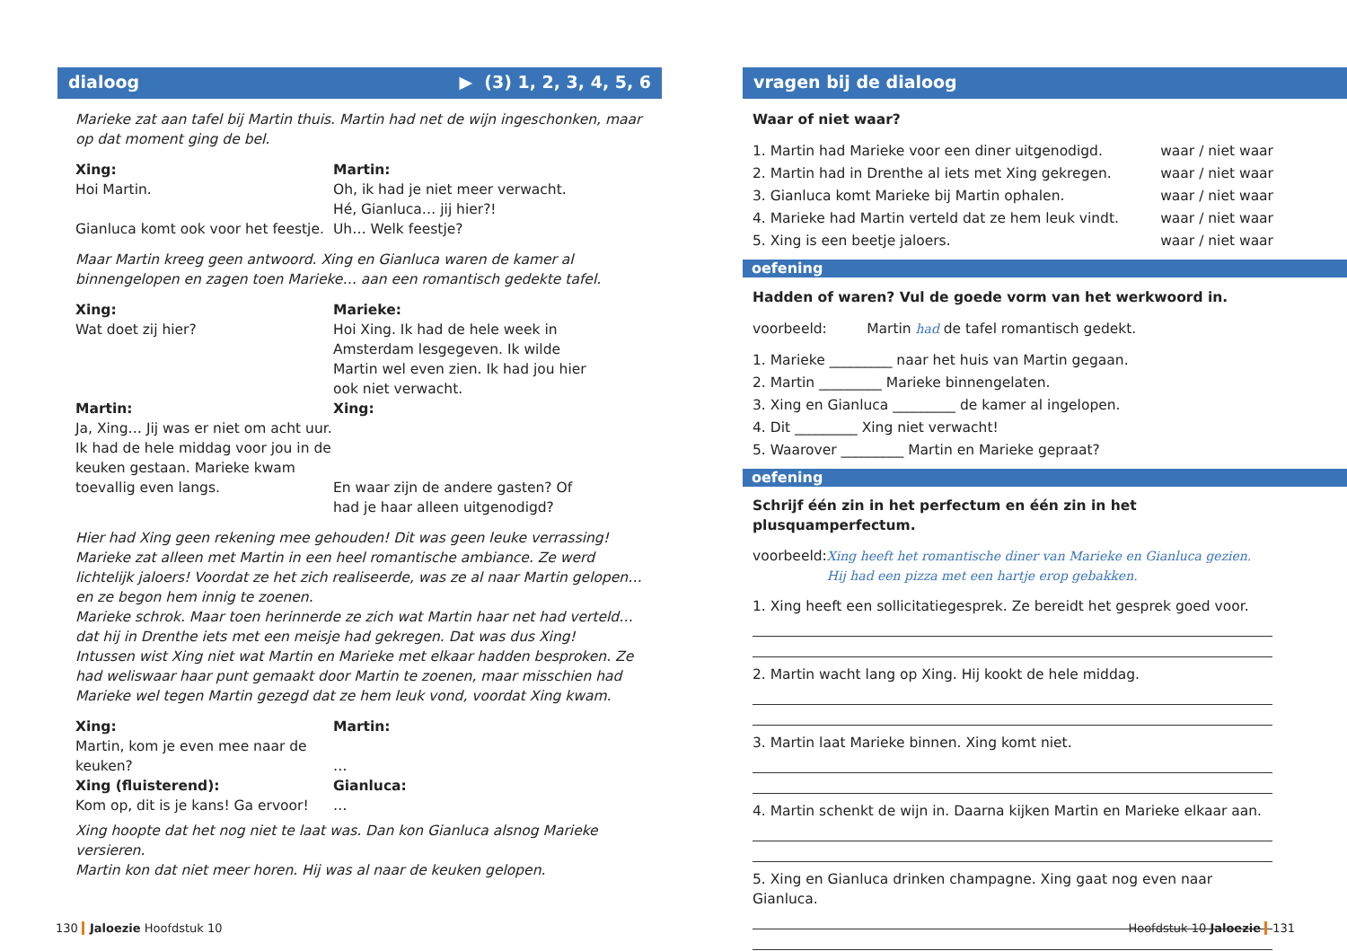dialoog ▶ (3) 1, 2, 3, 4, 5, 6
Marieke zat aan tafel bij Martin thuis. Martin had net de wijn ingeschonken, maar op dat moment ging de bel.
Xing:
Hoi Martin.
Gianluca komt ook voor het feestje.
Martin:
Oh, ik had je niet meer verwacht.
Hé, Gianluca… jij hier?!
Uh… Welk feestje?
Maar Martin kreeg geen antwoord. Xing en Gianluca waren de kamer al binnengelopen en zagen toen Marieke… aan een romantisch gedekte tafel.
Xing:
Wat doet zij hier?
Marieke:
Hoi Xing. Ik had de hele week in Amsterdam lesgegeven. Ik wilde Martin wel even zien. Ik had jou hier ook niet verwacht.
Martin:
Ja, Xing… Jij was er niet om acht uur. Ik had de hele middag voor jou in de keuken gestaan. Marieke kwam toevallig even langs.
Xing:
En waar zijn de andere gasten? Of had je haar alleen uitgenodigd?
Hier had Xing geen rekening mee gehouden! Dit was geen leuke verrassing! Marieke zat alleen met Martin in een heel romantische ambiance. Ze werd lichtelijk jaloers! Voordat ze het zich realiseerde, was ze al naar Martin gelopen… en ze begon hem innig te zoenen.
Marieke schrok. Maar toen herinnerde ze zich wat Martin haar net had verteld… dat hij in Drenthe iets met een meisje had gekregen. Dat was dus Xing!
Intussen wist Xing niet wat Martin en Marieke met elkaar hadden besproken. Ze had weliswaar haar punt gemaakt door Martin te zoenen, maar misschien had Marieke wel tegen Martin gezegd dat ze hem leuk vond, voordat Xing kwam.
Xing:
Martin, kom je even mee naar de keuken?
Martin:
…
Xing (fluisterend):
Kom op, dit is je kans! Ga ervoor!
Gianluca:
…
Xing hoopte dat het nog niet te laat was. Dan kon Gianluca alsnog Marieke versieren.
Martin kon dat niet meer horen. Hij was al naar de keuken gelopen.
vragen bij de dialoog
Waar of niet waar?
1. Martin had Marieke voor een diner uitgenodigd. waar / niet waar
2. Martin had in Drenthe al iets met Xing gekregen. waar / niet waar
3. Gianluca komt Marieke bij Martin ophalen. waar / niet waar
4. Marieke had Martin verteld dat ze hem leuk vindt. waar / niet waar
5. Xing is een beetje jaloers. waar / niet waar
oefening
Hadden of waren? Vul de goede vorm van het werkwoord in.
voorbeeld: Martin had de tafel romantisch gedekt.
1. Marieke _________ naar het huis van Martin gegaan.
2. Martin _________ Marieke binnengelaten.
3. Xing en Gianluca _________ de kamer al ingelopen.
4. Dit _________ Xing niet verwacht!
5. Waarover _________ Martin en Marieke gepraat?
oefening
Schrijf één zin in het perfectum en één zin in het plusquamperfectum.
voorbeeld: Xing heeft het romantische diner van Marieke en Gianluca gezien. Hij had een pizza met een hartje erop gebakken.
1. Xing heeft een sollicitatiegesprek. Ze bereidt het gesprek goed voor.
2. Martin wacht lang op Xing. Hij kookt de hele middag.
3. Martin laat Marieke binnen. Xing komt niet.
4. Martin schenkt de wijn in. Daarna kijken Martin en Marieke elkaar aan.
5. Xing en Gianluca drinken champagne. Xing gaat nog even naar Gianluca.
130 Jaloezie Hoofdstuk 10 Hoofdstuk 10 Jaloezie 131